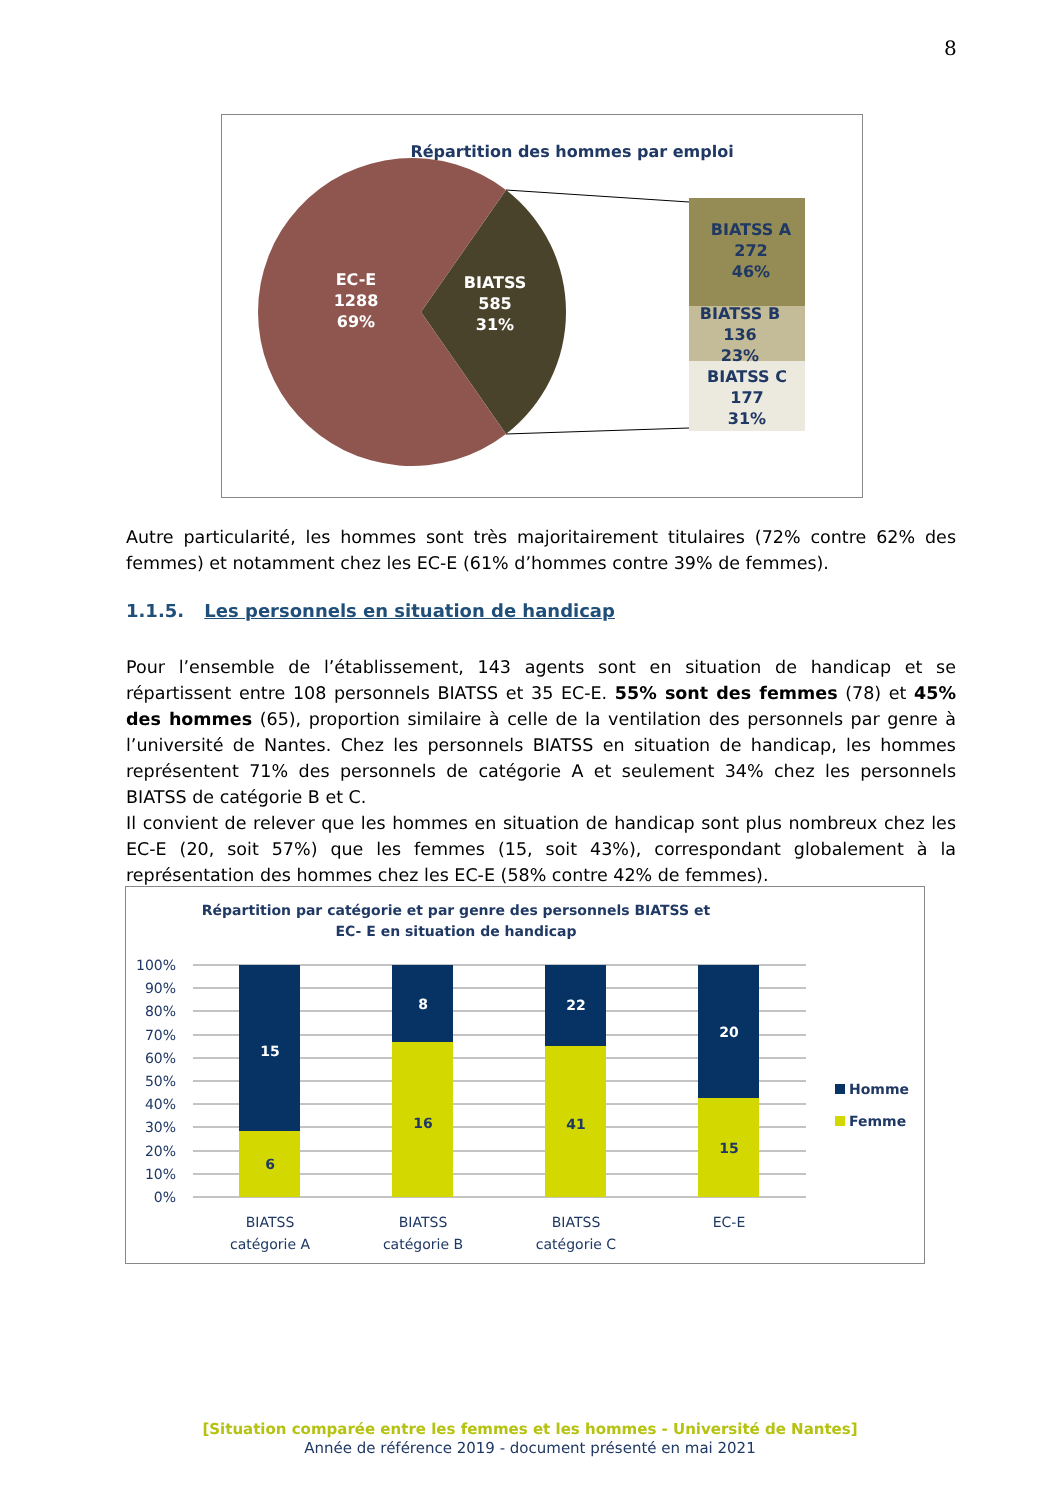8
Répartition des hommes par emploi
EC-E
1288
69%
BIATSS
585
31%
BIATSS A
272
46%
BIATSS B
136
23%
BIATSS C
177
31%
Autre particularité, les hommes sont très majoritairement titulaires (72% contre 62% des femmes) et notamment chez les EC-E (61% d’hommes contre 39% de femmes).
1.1.5. Les personnels en situation de handicap
Pour l’ensemble de l’établissement, 143 agents sont en situation de handicap et se répartissent entre 108 personnels BIATSS et 35 EC-E. 55% sont des femmes (78) et 45% des hommes (65), proportion similaire à celle de la ventilation des personnels par genre à l’université de Nantes. Chez les personnels BIATSS en situation de handicap, les hommes représentent 71% des personnels de catégorie A et seulement 34% chez les personnels BIATSS de catégorie B et C.
Il convient de relever que les hommes en situation de handicap sont plus nombreux chez les EC-E (20, soit 57%) que les femmes (15, soit 43%), correspondant globalement à la représentation des hommes chez les EC-E (58% contre 42% de femmes).
Répartition par catégorie et par genre des personnels BIATSS et
EC- E en situation de handicap
100%
90%
80%
70%
60%
50%
40%
30%
20%
10%
0%
15
8
22
20
6
16
41
15
BIATSS
catégorie A
BIATSS
catégorie B
BIATSS
catégorie C
EC-E
Homme
Femme
[Situation comparée entre les femmes et les hommes - Université de Nantes]
Année de référence 2019 - document présenté en mai 2021